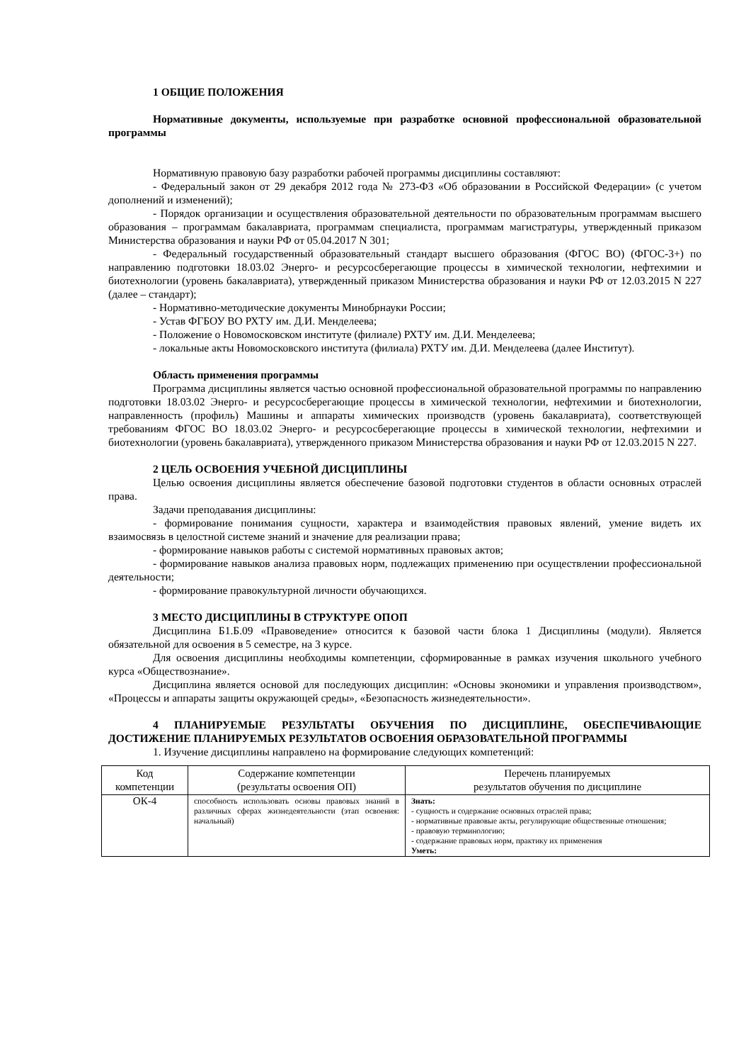1 ОБЩИЕ ПОЛОЖЕНИЯ
Нормативные документы, используемые при разработке основной профессиональной образовательной программы
Нормативную правовую базу разработки рабочей программы дисциплины составляют:
- Федеральный закон от 29 декабря 2012 года № 273-ФЗ «Об образовании в Российской Федерации» (с учетом дополнений и изменений);
- Порядок организации и осуществления образовательной деятельности по образовательным программам высшего образования – программам бакалавриата, программам специалиста, программам магистратуры, утвержденный приказом Министерства образования и науки РФ от 05.04.2017 N 301;
- Федеральный государственный образовательный стандарт высшего образования (ФГОС ВО) (ФГОС-3+) по направлению подготовки 18.03.02 Энерго- и ресурсосберегающие процессы в химической технологии, нефтехимии и биотехнологии (уровень бакалавриата), утвержденный приказом Министерства образования и науки РФ от 12.03.2015 N 227 (далее – стандарт);
- Нормативно-методические документы Минобрнауки России;
- Устав ФГБОУ ВО РХТУ им. Д.И. Менделеева;
- Положение о Новомосковском институте (филиале) РХТУ им. Д.И. Менделеева;
- локальные акты Новомосковского института (филиала) РХТУ им. Д.И. Менделеева (далее Институт).
Область применения программы
Программа дисциплины является частью основной профессиональной образовательной программы по направлению подготовки 18.03.02 Энерго- и ресурсосберегающие процессы в химической технологии, нефтехимии и биотехнологии, направленность (профиль) Машины и аппараты химических производств (уровень бакалавриата), соответствующей требованиям ФГОС ВО 18.03.02 Энерго- и ресурсосберегающие процессы в химической технологии, нефтехимии и биотехнологии (уровень бакалавриата), утвержденного приказом Министерства образования и науки РФ от 12.03.2015 N 227.
2 ЦЕЛЬ ОСВОЕНИЯ УЧЕБНОЙ ДИСЦИПЛИНЫ
Целью освоения дисциплины является обеспечение базовой подготовки студентов в области основных отраслей права.
Задачи преподавания дисциплины:
- формирование понимания сущности, характера и взаимодействия правовых явлений, умение видеть их взаимосвязь в целостной системе знаний и значение для реализации права;
- формирование навыков работы с системой нормативных правовых актов;
- формирование навыков анализа правовых норм, подлежащих применению при осуществлении профессиональной деятельности;
- формирование правокультурной личности обучающихся.
3 МЕСТО ДИСЦИПЛИНЫ В СТРУКТУРЕ ОПОП
Дисциплина Б1.Б.09 «Правоведение» относится к базовой части блока 1 Дисциплины (модули). Является обязательной для освоения в 5 семестре, на 3 курсе.
Для освоения дисциплины необходимы компетенции, сформированные в рамках изучения школьного учебного курса «Обществознание».
Дисциплина является основой для последующих дисциплин: «Основы экономики и управления производством», «Процессы и аппараты защиты окружающей среды», «Безопасность жизнедеятельности».
4 ПЛАНИРУЕМЫЕ РЕЗУЛЬТАТЫ ОБУЧЕНИЯ ПО ДИСЦИПЛИНЕ, ОБЕСПЕЧИВАЮЩИЕ ДОСТИЖЕНИЕ ПЛАНИРУЕМЫХ РЕЗУЛЬТАТОВ ОСВОЕНИЯ ОБРАЗОВАТЕЛЬНОЙ ПРОГРАММЫ
1. Изучение дисциплины направлено на формирование следующих компетенций:
| Код компетенции | Содержание компетенции (результаты освоения ОП) | Перечень планируемых результатов обучения по дисциплине |
| --- | --- | --- |
| ОК-4 | способность использовать основы правовых знаний в различных сферах жизнедеятельности (этап освоения: начальный) | Знать: - сущность и содержание основных отраслей права; - нормативные правовые акты, регулирующие общественные отношения; - правовую терминологию; - содержание правовых норм, практику их применения Уметь: |